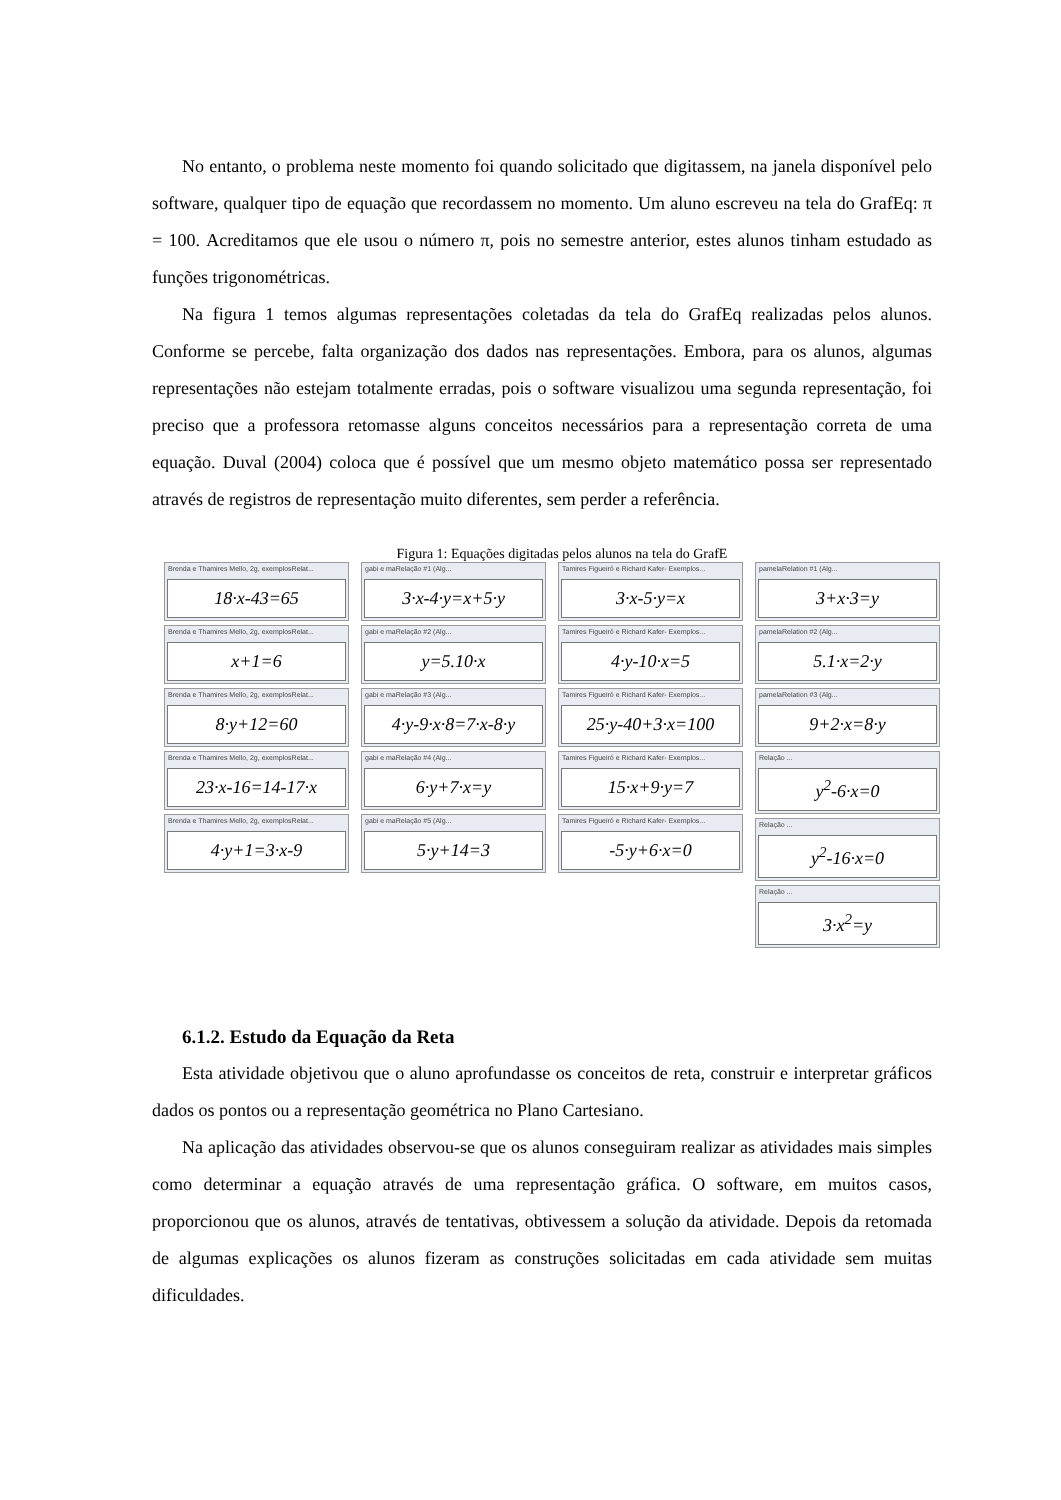No entanto, o problema neste momento foi quando solicitado que digitassem, na janela disponível pelo software, qualquer tipo de equação que recordassem no momento. Um aluno escreveu na tela do GrafEq: π = 100. Acreditamos que ele usou o número π, pois no semestre anterior, estes alunos tinham estudado as funções trigonométricas.
Na figura 1 temos algumas representações coletadas da tela do GrafEq realizadas pelos alunos. Conforme se percebe, falta organização dos dados nas representações. Embora, para os alunos, algumas representações não estejam totalmente erradas, pois o software visualizou uma segunda representação, foi preciso que a professora retomasse alguns conceitos necessários para a representação correta de uma equação. Duval (2004) coloca que é possível que um mesmo objeto matemático possa ser representado através de registros de representação muito diferentes, sem perder a referência.
Figura 1: Equações digitadas pelos alunos na tela do GrafE
Brenda e Thamires Mello, 2g, exemplosRelat...
18·x-43=65
Brenda e Thamires Mello, 2g, exemplosRelat...
x+1=6
Brenda e Thamires Mello, 2g, exemplosRelat...
8·y+12=60
Brenda e Thamires Mello, 2g, exemplosRelat...
23·x-16=14-17·x
Brenda e Thamires Mello, 2g, exemplosRelat...
4·y+1=3·x-9
gabi e maRelação #1 (Alg...
3·x-4·y=x+5·y
gabi e maRelação #2 (Alg...
y=5.10·x
gabi e maRelação #3 (Alg...
4·y-9·x·8=7·x-8·y
gabi e maRelação #4 (Alg...
6·y+7·x=y
gabi e maRelação #5 (Alg...
5·y+14=3
Tamires Figueiró e Richard Kafer- Exemplos...
3·x-5·y=x
Tamires Figueiró e Richard Kafer- Exemplos...
4·y-10·x=5
Tamires Figueiró e Richard Kafer- Exemplos...
25·y-40+3·x=100
Tamires Figueiró e Richard Kafer- Exemplos...
15·x+9·y=7
Tamires Figueiró e Richard Kafer- Exemplos...
-5·y+6·x=0
pamelaRelation #1 (Alg...
3+x·3=y
pamelaRelation #2 (Alg...
5.1·x=2·y
pamelaRelation #3 (Alg...
9+2·x=8·y
Relação ...
y<sup>2</sup>-6·x=0
Relação ...
y<sup>2</sup>-16·x=0
Relação ...
3·x<sup>2</sup>=y
6.1.2. Estudo da Equação da Reta
Esta atividade objetivou que o aluno aprofundasse os conceitos de reta, construir e interpretar gráficos dados os pontos ou a representação geométrica no Plano Cartesiano.
Na aplicação das atividades observou-se que os alunos conseguiram realizar as atividades mais simples como determinar a equação através de uma representação gráfica. O software, em muitos casos, proporcionou que os alunos, através de tentativas, obtivessem a solução da atividade. Depois da retomada de algumas explicações os alunos fizeram as construções solicitadas em cada atividade sem muitas dificuldades.